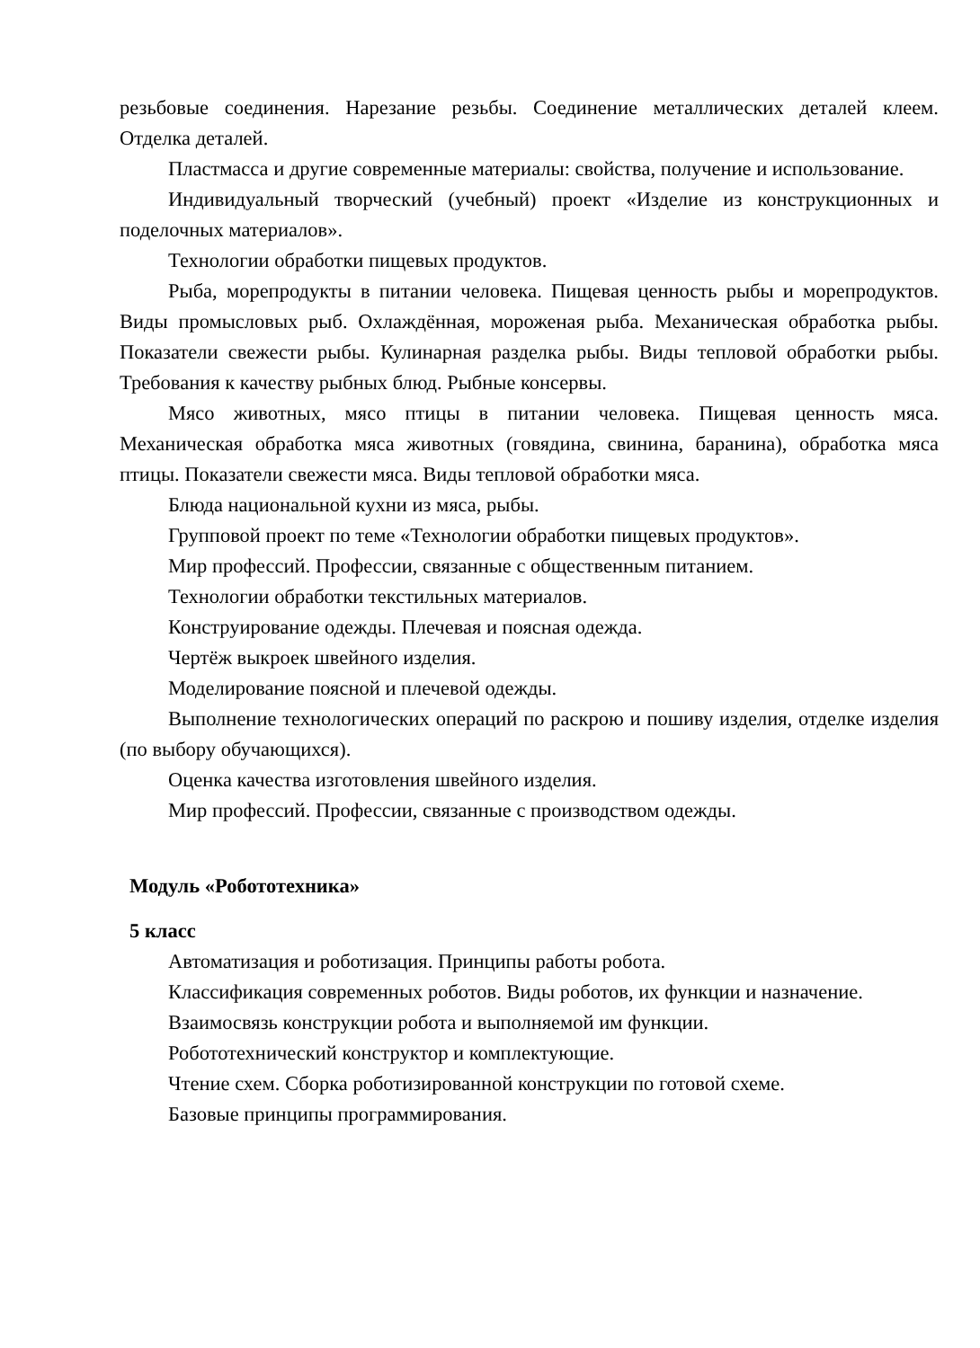резьбовые соединения. Нарезание резьбы. Соединение металлических деталей клеем. Отделка деталей.
Пластмасса и другие современные материалы: свойства, получение и использование.
Индивидуальный творческий (учебный) проект «Изделие из конструкционных и поделочных материалов».
Технологии обработки пищевых продуктов.
Рыба, морепродукты в питании человека. Пищевая ценность рыбы и морепродуктов. Виды промысловых рыб. Охлаждённая, мороженая рыба. Механическая обработка рыбы. Показатели свежести рыбы. Кулинарная разделка рыбы. Виды тепловой обработки рыбы. Требования к качеству рыбных блюд. Рыбные консервы.
Мясо животных, мясо птицы в питании человека. Пищевая ценность мяса. Механическая обработка мяса животных (говядина, свинина, баранина), обработка мяса птицы. Показатели свежести мяса. Виды тепловой обработки мяса.
Блюда национальной кухни из мяса, рыбы.
Групповой проект по теме «Технологии обработки пищевых продуктов».
Мир профессий. Профессии, связанные с общественным питанием.
Технологии обработки текстильных материалов.
Конструирование одежды. Плечевая и поясная одежда.
Чертёж выкроек швейного изделия.
Моделирование поясной и плечевой одежды.
Выполнение технологических операций по раскрою и пошиву изделия, отделке изделия (по выбору обучающихся).
Оценка качества изготовления швейного изделия.
Мир профессий. Профессии, связанные с производством одежды.
Модуль «Робототехника»
5 класс
Автоматизация и роботизация. Принципы работы робота.
Классификация современных роботов. Виды роботов, их функции и назначение.
Взаимосвязь конструкции робота и выполняемой им функции.
Робототехнический конструктор и комплектующие.
Чтение схем. Сборка роботизированной конструкции по готовой схеме.
Базовые принципы программирования.